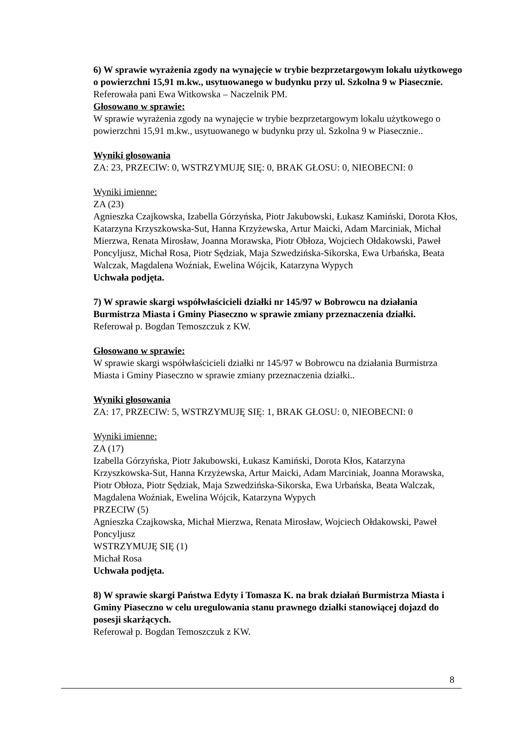6) W sprawie wyrażenia zgody na wynajęcie w trybie bezprzetargowym lokalu użytkowego o powierzchni 15,91 m.kw., usytuowanego w budynku przy ul. Szkolna 9 w Piasecznie.
Referowała pani Ewa Witkowska – Naczelnik PM.
Głosowano w sprawie:
W sprawie wyrażenia zgody na wynajęcie w trybie bezprzetargowym lokalu użytkowego o powierzchni 15,91 m.kw., usytuowanego w budynku przy ul. Szkolna 9 w Piasecznie..
Wyniki głosowania
ZA: 23, PRZECIW: 0, WSTRZYMUJĘ SIĘ: 0, BRAK GŁOSU: 0, NIEOBECNI: 0
Wyniki imienne:
ZA (23)
Agnieszka Czajkowska, Izabella Górzyńska, Piotr Jakubowski, Łukasz Kamiński, Dorota Kłos, Katarzyna Krzyszkowska-Sut, Hanna Krzyżewska, Artur Maicki, Adam Marciniak, Michał Mierzwa, Renata Mirosław, Joanna Morawska, Piotr Obłoza, Wojciech Ołdakowski, Paweł Poncyljusz, Michał Rosa, Piotr Sędziak, Maja Szwedzińska-Sikorska, Ewa Urbańska, Beata Walczak, Magdalena Woźniak, Ewelina Wójcik, Katarzyna Wypych
Uchwała podjęta.
7) W sprawie skargi współwłaścicieli działki nr 145/97 w Bobrowcu na działania Burmistrza Miasta i Gminy Piaseczno w sprawie zmiany przeznaczenia działki.
Referował p. Bogdan Temoszczuk z KW.
Głosowano w sprawie:
W sprawie skargi współwłaścicieli działki nr 145/97 w Bobrowcu na działania Burmistrza Miasta i Gminy Piaseczno w sprawie zmiany przeznaczenia działki..
Wyniki głosowania
ZA: 17, PRZECIW: 5, WSTRZYMUJĘ SIĘ: 1, BRAK GŁOSU: 0, NIEOBECNI: 0
Wyniki imienne:
ZA (17)
Izabella Górzyńska, Piotr Jakubowski, Łukasz Kamiński, Dorota Kłos, Katarzyna Krzyszkowska-Sut, Hanna Krzyżewska, Artur Maicki, Adam Marciniak, Joanna Morawska, Piotr Obłoza, Piotr Sędziak, Maja Szwedzińska-Sikorska, Ewa Urbańska, Beata Walczak, Magdalena Woźniak, Ewelina Wójcik, Katarzyna Wypych
PRZECIW (5)
Agnieszka Czajkowska, Michał Mierzwa, Renata Mirosław, Wojciech Ołdakowski, Paweł Poncyljusz
WSTRZYMUJĘ SIĘ (1)
Michał Rosa
Uchwała podjęta.
8) W sprawie skargi Państwa Edyty i Tomasza K. na brak działań Burmistrza Miasta i Gminy Piaseczno w celu uregulowania stanu prawnego działki stanowiącej dojazd do posesji skarżących.
Referował p. Bogdan Temoszczuk z KW.
8